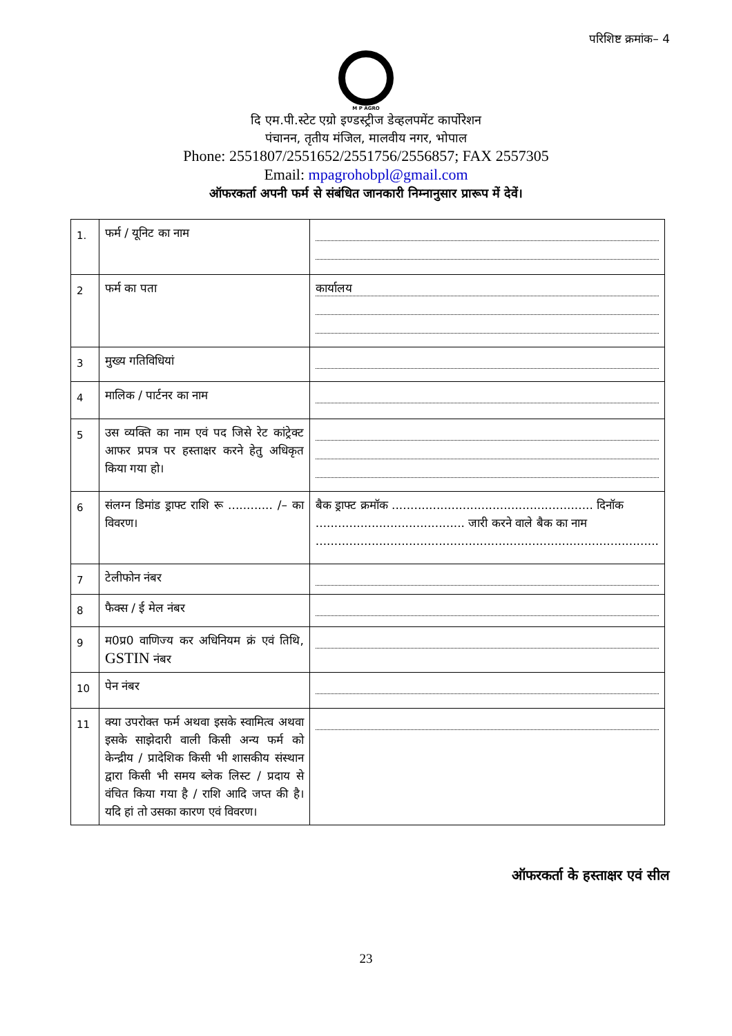परिशिष्ट क्रमांक– 4
M P AGRO
दि एम.पी.स्टेट एग्रो इण्डस्ट्रीज डेव्हलपमेंट कार्पोरेशन
पंचानन, तृतीय मंजिल, मालवीय नगर, भोपाल
Phone: 2551807/2551652/2551756/2556857; FAX 2557305
Email: mpagrohobpl@gmail.com
ऑफरकर्ता अपनी फर्म से संबंधित जानकारी निम्नानुसार प्रारूप में देवें।
| 1. | फर्म / यूनिट का नाम | |
| 2 | फर्म का पता | कार्यालय |
| 3 | मुख्य गतिविधियां | |
| 4 | मालिक / पार्टनर का नाम | |
| 5 | उस व्यक्ति का नाम एवं पद जिसे रेट कांट्रेक्ट आफर प्रपत्र पर हस्ताक्षर करने हेतु अधिकृत किया गया हो। | |
| 6 | संलग्न डिमांड ड्राफ्ट राशि रू ............ /– का विवरण। | बैक ड्राफ्ट क्रमॉक ...................................................... दिनॉक ........................................ जारी करने वाले बैक का नाम ............................................................................................ |
| 7 | टेलीफोन नंबर | |
| 8 | फैक्स / ई मेल नंबर | |
| 9 | म0प्र0 वाणिज्य कर अधिनियम क्रं एवं तिथि, GSTIN नंबर | |
| 10 | पेन नंबर | |
| 11 | क्या उपरोक्त फर्म अथवा इसके स्वामित्व अथवा इसके साझेदारी वाली किसी अन्य फर्म को केन्द्रीय / प्रादेशिक किसी भी शासकीय संस्थान द्वारा किसी भी समय ब्लेक लिस्ट / प्रदाय से वंचित किया गया है / राशि आदि जप्त की है। यदि हां तो उसका कारण एवं विवरण। | |
ऑफरकर्ता के हस्ताक्षर एवं सील
23